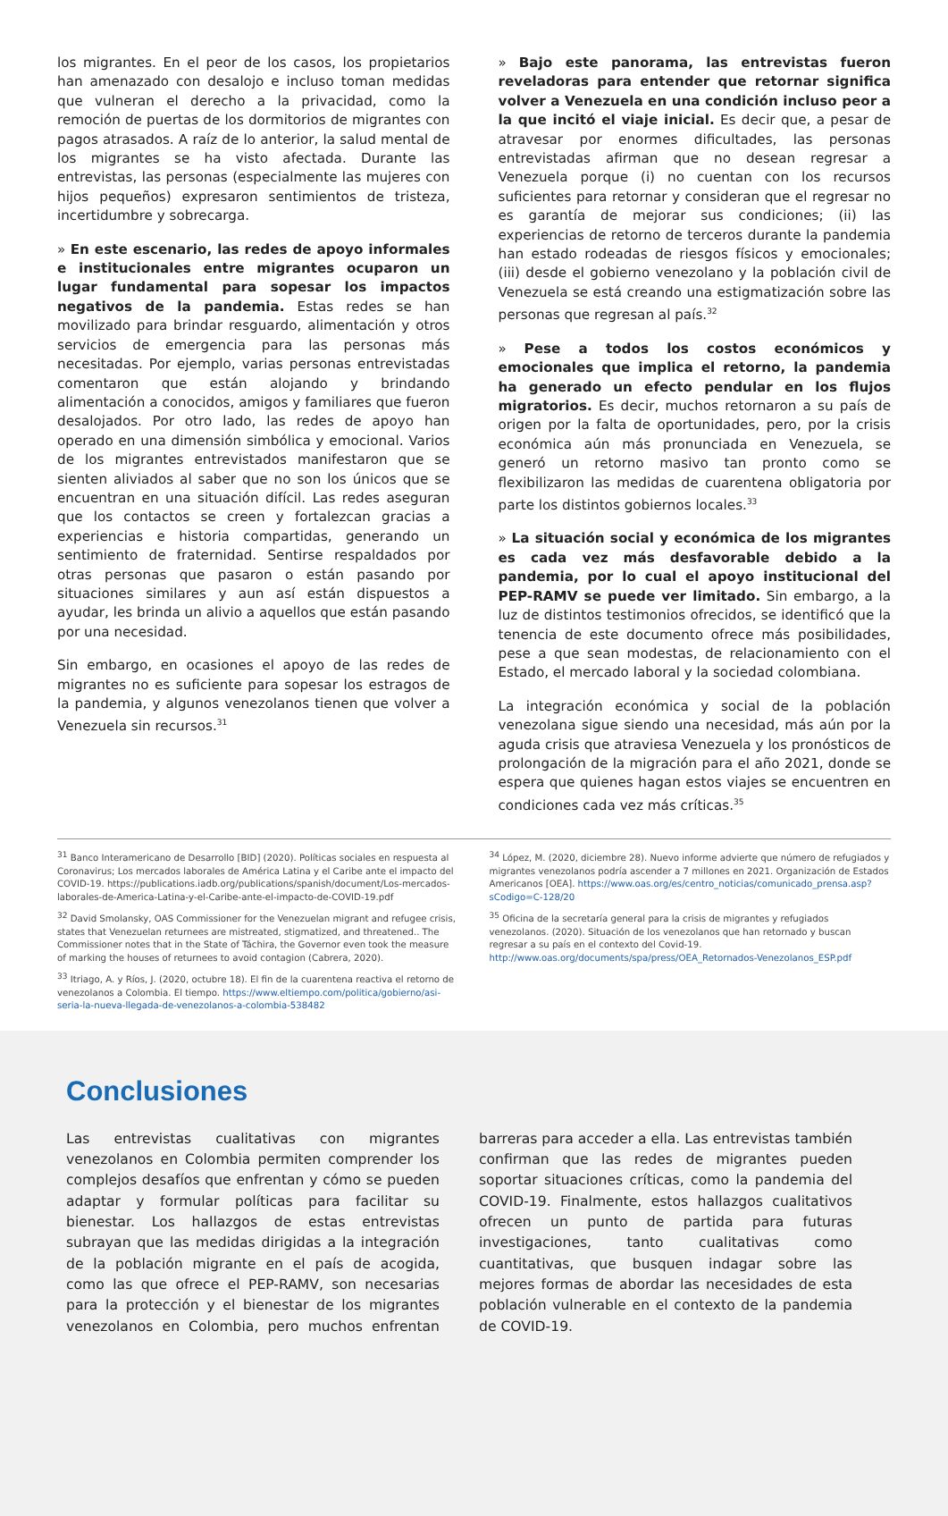los migrantes. En el peor de los casos, los propietarios han amenazado con desalojo e incluso toman medidas que vulneran el derecho a la privacidad, como la remoción de puertas de los dormitorios de migrantes con pagos atrasados. A raíz de lo anterior, la salud mental de los migrantes se ha visto afectada. Durante las entrevistas, las personas (especialmente las mujeres con hijos pequeños) expresaron sentimientos de tristeza, incertidumbre y sobrecarga.
» En este escenario, las redes de apoyo informales e institucionales entre migrantes ocuparon un lugar fundamental para sopesar los impactos negativos de la pandemia. Estas redes se han movilizado para brindar resguardo, alimentación y otros servicios de emergencia para las personas más necesitadas. Por ejemplo, varias personas entrevistadas comentaron que están alojando y brindando alimentación a conocidos, amigos y familiares que fueron desalojados. Por otro lado, las redes de apoyo han operado en una dimensión simbólica y emocional. Varios de los migrantes entrevistados manifestaron que se sienten aliviados al saber que no son los únicos que se encuentran en una situación difícil. Las redes aseguran que los contactos se creen y fortalezcan gracias a experiencias e historia compartidas, generando un sentimiento de fraternidad. Sentirse respaldados por otras personas que pasaron o están pasando por situaciones similares y aun así están dispuestos a ayudar, les brinda un alivio a aquellos que están pasando por una necesidad.
Sin embargo, en ocasiones el apoyo de las redes de migrantes no es suficiente para sopesar los estragos de la pandemia, y algunos venezolanos tienen que volver a Venezuela sin recursos.<sup>31</sup>
» Bajo este panorama, las entrevistas fueron reveladoras para entender que retornar significa volver a Venezuela en una condición incluso peor a la que incitó el viaje inicial. Es decir que, a pesar de atravesar por enormes dificultades, las personas entrevistadas afirman que no desean regresar a Venezuela porque (i) no cuentan con los recursos suficientes para retornar y consideran que el regresar no es garantía de mejorar sus condiciones; (ii) las experiencias de retorno de terceros durante la pandemia han estado rodeadas de riesgos físicos y emocionales; (iii) desde el gobierno venezolano y la población civil de Venezuela se está creando una estigmatización sobre las personas que regresan al país.<sup>32</sup>
» Pese a todos los costos económicos y emocionales que implica el retorno, la pandemia ha generado un efecto pendular en los flujos migratorios. Es decir, muchos retornaron a su país de origen por la falta de oportunidades, pero, por la crisis económica aún más pronunciada en Venezuela, se generó un retorno masivo tan pronto como se flexibilizaron las medidas de cuarentena obligatoria por parte los distintos gobiernos locales.<sup>33</sup>
» La situación social y económica de los migrantes es cada vez más desfavorable debido a la pandemia, por lo cual el apoyo institucional del PEP-RAMV se puede ver limitado. Sin embargo, a la luz de distintos testimonios ofrecidos, se identificó que la tenencia de este documento ofrece más posibilidades, pese a que sean modestas, de relacionamiento con el Estado, el mercado laboral y la sociedad colombiana.
La integración económica y social de la población venezolana sigue siendo una necesidad, más aún por la aguda crisis que atraviesa Venezuela y los pronósticos de prolongación de la migración para el año 2021, donde se espera que quienes hagan estos viajes se encuentren en condiciones cada vez más críticas.<sup>35</sup>
<sup>31</sup> Banco Interamericano de Desarrollo [BID] (2020). Políticas sociales en respuesta al Coronavirus; Los mercados laborales de América Latina y el Caribe ante el impacto del COVID-19. https://publications.iadb.org/publications/spanish/document/Los-mercados-laborales-de-America-Latina-y-el-Caribe-ante-el-impacto-de-COVID-19.pdf
<sup>32</sup> David Smolansky, OAS Commissioner for the Venezuelan migrant and refugee crisis, states that Venezuelan returnees are mistreated, stigmatized, and threatened.. The Commissioner notes that in the State of Táchira, the Governor even took the measure of marking the houses of returnees to avoid contagion (Cabrera, 2020).
<sup>33</sup> Itriago, A. y Ríos, J. (2020, octubre 18). El fin de la cuarentena reactiva el retorno de venezolanos a Colombia. El tiempo. https://www.eltiempo.com/politica/gobierno/asi-seria-la-nueva-llegada-de-venezolanos-a-colombia-538482
<sup>34</sup> López, M. (2020, diciembre 28). Nuevo informe advierte que número de refugiados y migrantes venezolanos podría ascender a 7 millones en 2021. Organización de Estados Americanos [OEA]. https://www.oas.org/es/centro_noticias/comunicado_prensa.asp?sCodigo=C-128/20
<sup>35</sup> Oficina de la secretaría general para la crisis de migrantes y refugiados venezolanos. (2020). Situación de los venezolanos que han retornado y buscan regresar a su país en el contexto del Covid-19. http://www.oas.org/documents/spa/press/OEA_Retornados-Venezolanos_ESP.pdf
Conclusiones
Las entrevistas cualitativas con migrantes venezolanos en Colombia permiten comprender los complejos desafíos que enfrentan y cómo se pueden adaptar y formular políticas para facilitar su bienestar. Los hallazgos de estas entrevistas subrayan que las medidas dirigidas a la integración de la población migrante en el país de acogida, como las que ofrece el PEP-RAMV, son necesarias para la protección y el bienestar de los migrantes venezolanos en Colombia, pero muchos enfrentan barreras para acceder a ella. Las entrevistas también confirman que las redes de migrantes pueden soportar situaciones críticas, como la pandemia del COVID-19. Finalmente, estos hallazgos cualitativos ofrecen un punto de partida para futuras investigaciones, tanto cualitativas como cuantitativas, que busquen indagar sobre las mejores formas de abordar las necesidades de esta población vulnerable en el contexto de la pandemia de COVID-19.